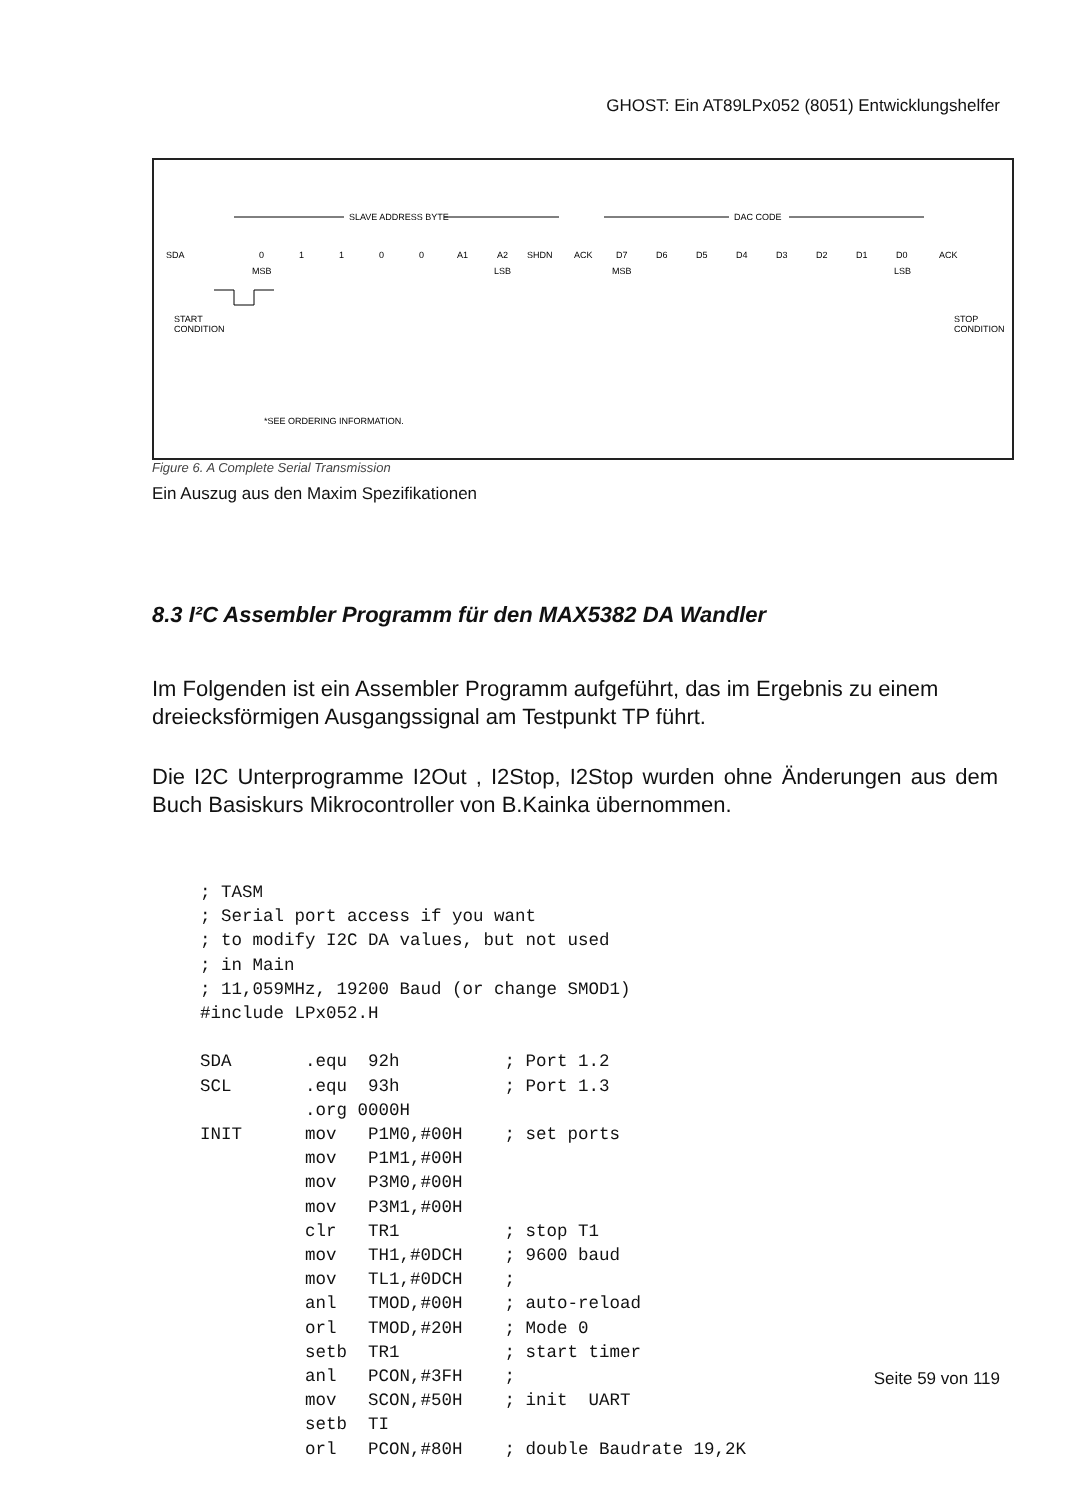GHOST: Ein AT89LPx052 (8051) Entwicklungshelfer
SDA
SLAVE ADDRESS BYTE
DAC CODE
0
1
1
0
0
A1
A2
SHDN
ACK
D7
D6
D5
D4
D3
D2
D1
D0
ACK
MSB
LSB
MSB
LSB
START
CONDITION
STOP
CONDITION
*SEE ORDERING INFORMATION.
Figure 6. A Complete Serial Transmission
Ein Auszug aus den Maxim Spezifikationen
8.3 I²C Assembler Programm für den MAX5382 DA Wandler
Im Folgenden ist ein Assembler Programm aufgeführt, das im Ergebnis zu einem dreiecksförmigen Ausgangssignal am Testpunkt TP führt.
Die I2C Unterprogramme I2Out , I2Stop, I2Stop wurden ohne Änderungen aus dem Buch Basiskurs Mikrocontroller von B.Kainka übernommen.
; TASM
; Serial port access if you want
; to modify I2C DA values, but not used
; in Main
; 11,059MHz, 19200 Baud (or change SMOD1)
#include LPx052.H

SDA       .equ  92h          ; Port 1.2
SCL       .equ  93h          ; Port 1.3
          .org 0000H
INIT      mov   P1M0,#00H    ; set ports
          mov   P1M1,#00H
          mov   P3M0,#00H
          mov   P3M1,#00H
          clr   TR1          ; stop T1
          mov   TH1,#0DCH    ; 9600 baud
          mov   TL1,#0DCH    ;
          anl   TMOD,#00H    ; auto-reload
          orl   TMOD,#20H    ; Mode 0
          setb  TR1          ; start timer
          anl   PCON,#3FH    ;
          mov   SCON,#50H    ; init  UART
          setb  TI
          orl   PCON,#80H    ; double Baudrate 19,2K
Seite 59 von 119